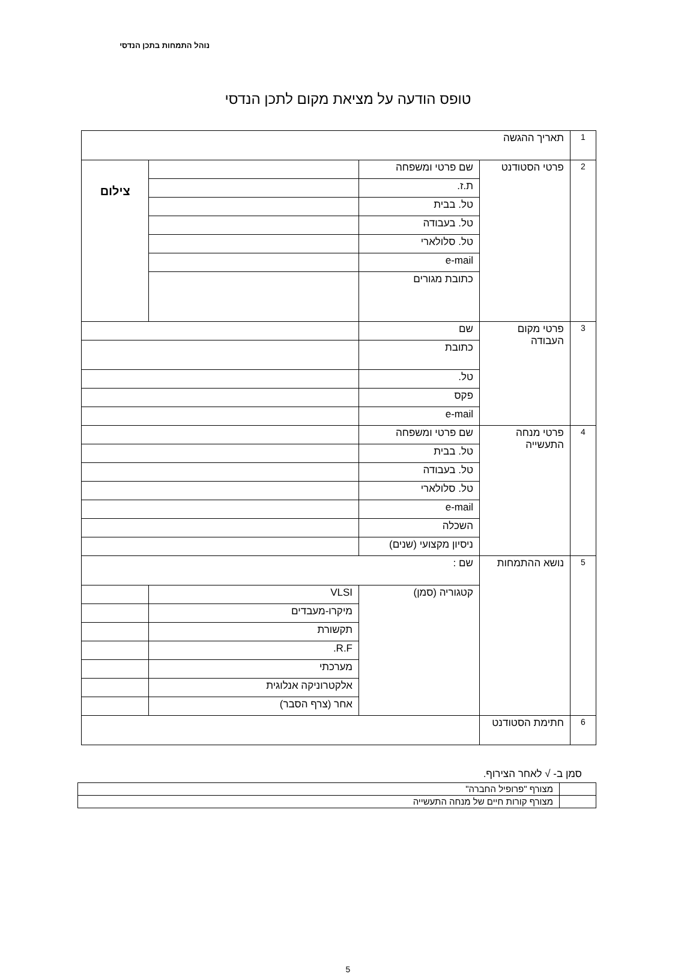נוהל התמחות בתכן הנדסי
טופס הודעה על מציאת מקום לתכן הנדסי
| 1 | תאריך ההגשה | | | |
| 2 | פרטי הסטודנט | שם פרטי ומשפחה | | צילום |
| | | ת.ז. | | |
| | | טל. בבית | | |
| | | טל. בעבודה | | |
| | | טל. סלולארי | | |
| | | e-mail | | |
| | | כתובת מגורים | | |
| 3 | פרטי מקום העבודה | שם | | |
| | | כתובת | | |
| | | טל. | | |
| | | פקס | | |
| | | e-mail | | |
| 4 | פרטי מנחה התעשייה | שם פרטי ומשפחה | | |
| | | טל. בבית | | |
| | | טל. בעבודה | | |
| | | טל. סלולארי | | |
| | | e-mail | | |
| | | השכלה | | |
| | | ניסיון מקצועי (שנים) | | |
| 5 | נושא ההתמחות | שם : | | |
| | | קטגוריה (סמן) | VLSI | |
| | | | מיקרו-מעבדים | |
| | | | תקשורת | |
| | | | R.F. | |
| | | | מערכתי | |
| | | | אלקטרוניקה אנלוגית | |
| | | | אחר (צרף הסבר) | |
| 6 | חתימת הסטודנט | | | |
סמן ב- √ לאחר הצירוף.
| | מצורף "פרופיל החברה" |
| | מצורף קורות חיים של מנחה התעשייה |
5